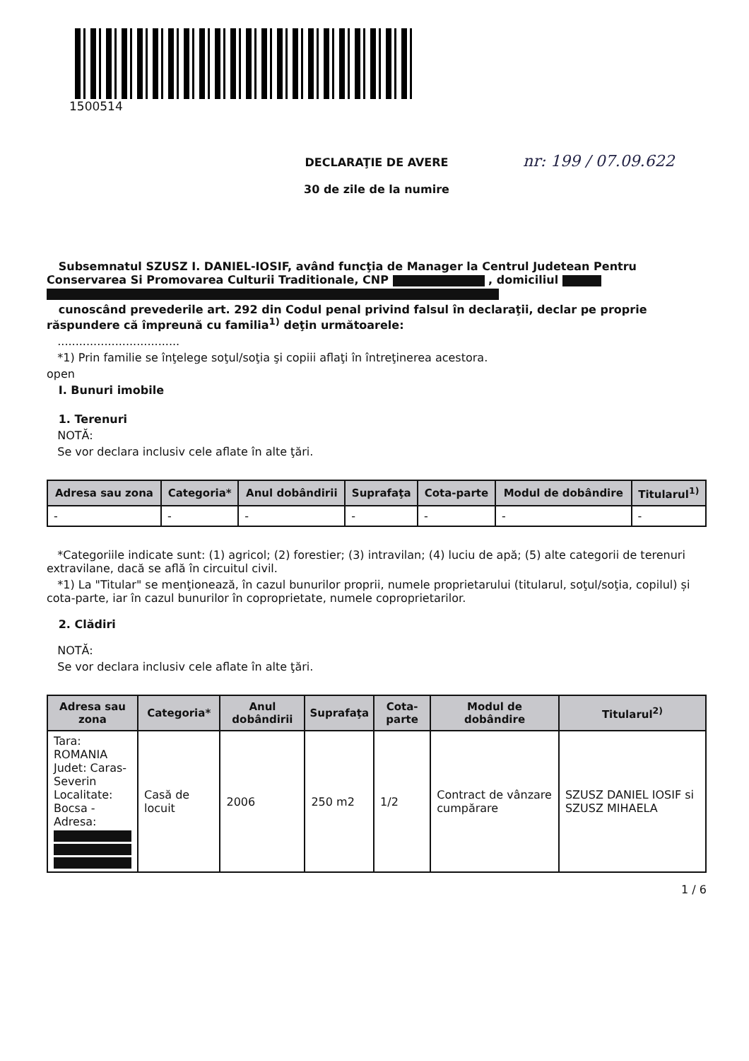1500514
nr: 199 / 07.09.622
DECLARAŢIE DE AVERE
30 de zile de la numire
Subsemnatul SZUSZ I. DANIEL-IOSIF, având funcţia de Manager la Centrul Judetean Pentru Conservarea Si Promovarea Culturii Traditionale, CNP , domiciliul
cunoscând prevederile art. 292 din Codul penal privind falsul în declaraţii, declar pe proprie răspundere că împreună cu familia<sup>1)</sup> deţin următoarele:
..................................
*1) Prin familie se înţelege soţul/soţia şi copiii aflaţi în întreţinerea acestora.
open
I. Bunuri imobile
1. Terenuri
NOTĂ:
Se vor declara inclusiv cele aflate în alte ţări.
| Adresa sau zona | Categoria* | Anul dobândirii | Suprafaţa | Cota-parte | Modul de dobândire | Titularul<sup>1)</sup> |
| --- | --- | --- | --- | --- | --- | --- |
| - | - | - | - | - | - | - |
*Categoriile indicate sunt: (1) agricol; (2) forestier; (3) intravilan; (4) luciu de apă; (5) alte categorii de terenuri extravilane, dacă se află în circuitul civil.
*1) La "Titular" se menţionează, în cazul bunurilor proprii, numele proprietarului (titularul, soţul/soţia, copilul) și cota-parte, iar în cazul bunurilor în coproprietate, numele coproprietarilor.
2. Clădiri
NOTĂ:
Se vor declara inclusiv cele aflate în alte ţări.
| Adresa sau zona | Categoria* | Anul dobândirii | Suprafaţa | Cota-parte | Modul de dobândire | Titularul<sup>2)</sup> |
| --- | --- | --- | --- | --- | --- | --- |
| Tara: ROMANIA Judet: Caras-Severin Localitate: Bocsa - Adresa: | Casă de locuit | 2006 | 250 m2 | 1/2 | Contract de vânzare cumpărare | SZUSZ DANIEL IOSIF si SZUSZ MIHAELA |
1 / 6